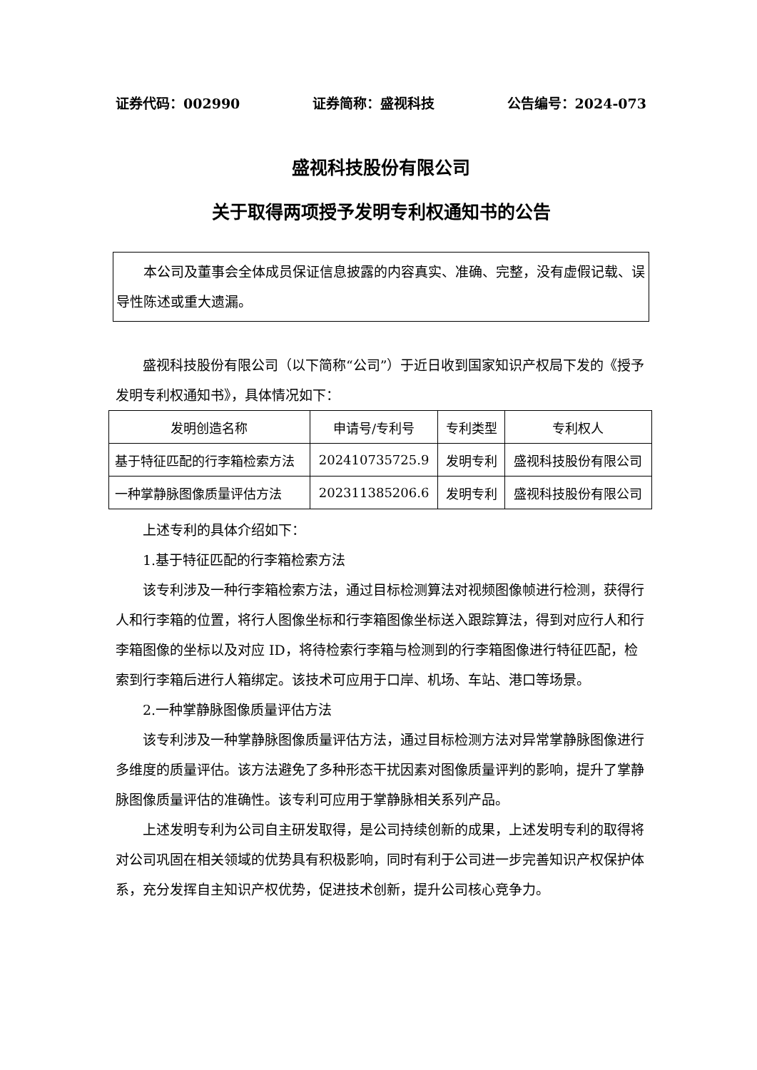证券代码：002990 证券简称：盛视科技 公告编号：2024-073
盛视科技股份有限公司
关于取得两项授予发明专利权通知书的公告
本公司及董事会全体成员保证信息披露的内容真实、准确、完整，没有虚假记载、误导性陈述或重大遗漏。
盛视科技股份有限公司（以下简称“公司”）于近日收到国家知识产权局下发的《授予发明专利权通知书》，具体情况如下：
| 发明创造名称 | 申请号/专利号 | 专利类型 | 专利权人 |
| 基于特征匹配的行李箱检索方法 | 202410735725.9 | 发明专利 | 盛视科技股份有限公司 |
| 一种掌静脉图像质量评估方法 | 202311385206.6 | 发明专利 | 盛视科技股份有限公司 |
上述专利的具体介绍如下：
1.基于特征匹配的行李箱检索方法
该专利涉及一种行李箱检索方法，通过目标检测算法对视频图像帧进行检测，获得行人和行李箱的位置，将行人图像坐标和行李箱图像坐标送入跟踪算法，得到对应行人和行李箱图像的坐标以及对应 ID，将待检索行李箱与检测到的行李箱图像进行特征匹配，检索到行李箱后进行人箱绑定。该技术可应用于口岸、机场、车站、港口等场景。
2.一种掌静脉图像质量评估方法
该专利涉及一种掌静脉图像质量评估方法，通过目标检测方法对异常掌静脉图像进行多维度的质量评估。该方法避免了多种形态干扰因素对图像质量评判的影响，提升了掌静脉图像质量评估的准确性。该专利可应用于掌静脉相关系列产品。
上述发明专利为公司自主研发取得，是公司持续创新的成果，上述发明专利的取得将对公司巩固在相关领域的优势具有积极影响，同时有利于公司进一步完善知识产权保护体系，充分发挥自主知识产权优势，促进技术创新，提升公司核心竞争力。